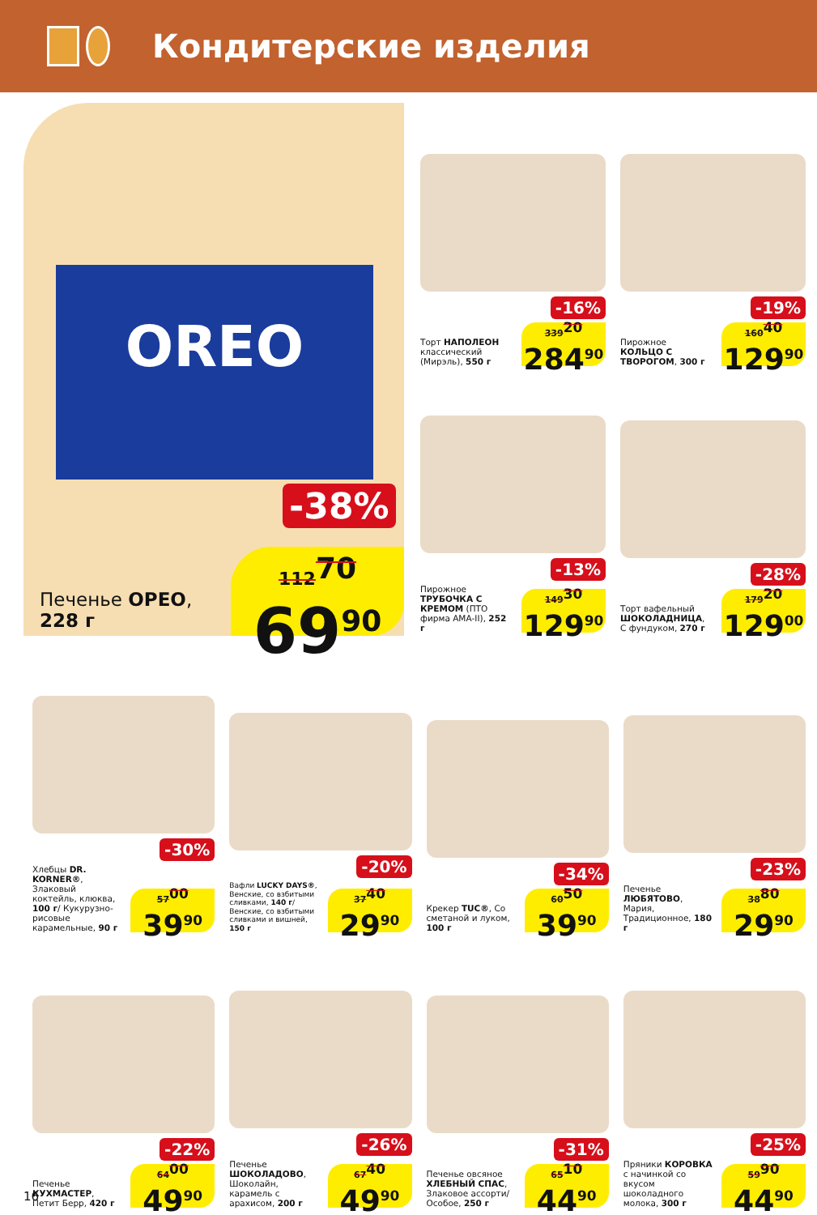Кондитерские изделия
OREO
-38%
Печенье ОРЕО,
228 г
112<sup>70</sup>
69<sup>90</sup>
-16%
Торт НАПОЛЕОН классический (Мирэль), 550 г
339<sup>20</sup>
284<sup>90</sup>
-19%
Пирожное КОЛЬЦО С ТВОРОГОМ, 300 г
160<sup>40</sup>
129<sup>90</sup>
-13%
Пирожное ТРУБОЧКА С КРЕМОМ (ПТО фирма АМА-II), 252 г
149<sup>30</sup>
129<sup>90</sup>
-28%
Торт вафельный ШОКОЛАДНИЦА, С фундуком, 270 г
179<sup>20</sup>
129<sup>00</sup>
-30%
Хлебцы DR. KORNER®, Злаковый коктейль, клюква, 100 г/ Кукурузно-рисовые карамельные, 90 г
57<sup>00</sup>
39<sup>90</sup>
-20%
Вафли LUCKY DAYS®, Венские, со взбитыми сливками, 140 г/ Венские, со взбитыми сливками и вишней, 150 г
37<sup>40</sup>
29<sup>90</sup>
-34%
Крекер TUC®, Со сметаной и луком, 100 г
60<sup>50</sup>
39<sup>90</sup>
-23%
Печенье ЛЮБЯТОВО, Мария, Традиционное, 180 г
38<sup>80</sup>
29<sup>90</sup>
-22%
Печенье КУХМАСТЕР, Петит Берр, 420 г
64<sup>00</sup>
49<sup>90</sup>
-26%
Печенье ШОКОЛАДОВО, Шоколайн, карамель с арахисом, 200 г
67<sup>40</sup>
49<sup>90</sup>
-31%
Печенье овсяное ХЛЕБНЫЙ СПАС, Злаковое ассорти/ Особое, 250 г
65<sup>10</sup>
44<sup>90</sup>
-25%
Пряники КОРОВКА с начинкой со вкусом шоколадного молока, 300 г
59<sup>90</sup>
44<sup>90</sup>
16